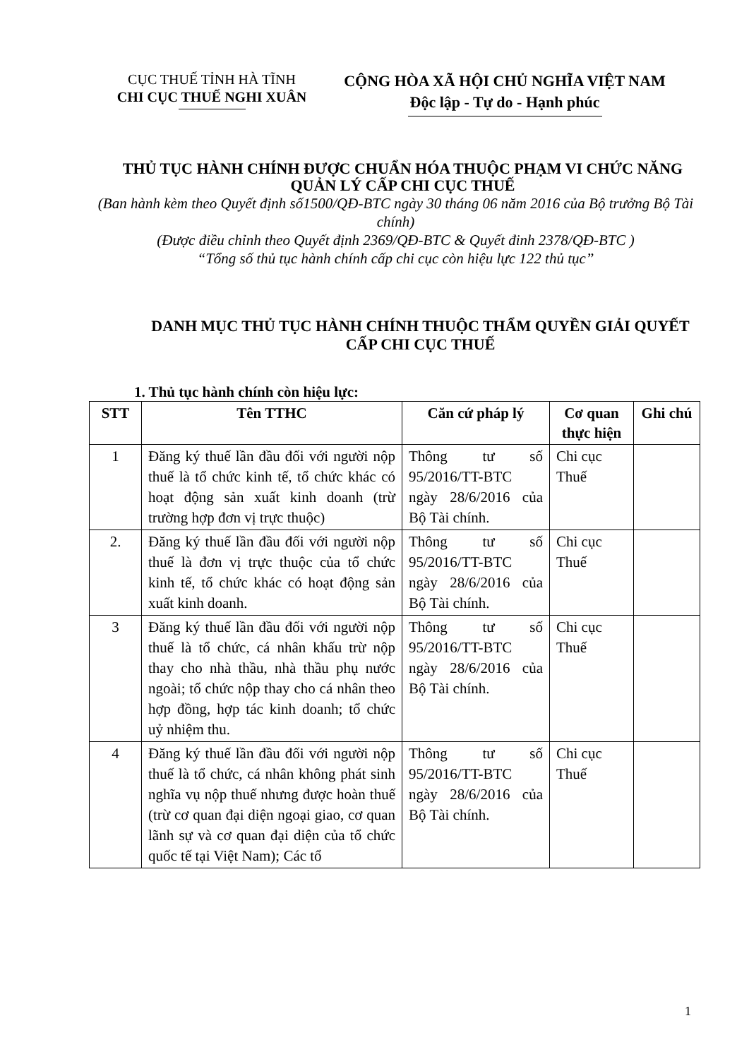CỤC THUẾ TỈNH HÀ TĨNH
CHI CỤC THUẾ NGHI XUÂN
CỘNG HÒA XÃ HỘI CHỦ NGHĨA VIỆT NAM
Độc lập - Tự do - Hạnh phúc
THỦ TỤC HÀNH CHÍNH ĐƯỢC CHUẨN HÓA THUỘC PHẠM VI CHỨC NĂNG QUẢN LÝ CẤP CHI CỤC THUẾ
(Ban hành kèm theo Quyết định số1500/QĐ-BTC ngày 30 tháng 06 năm 2016 của Bộ trưởng Bộ Tài chính)
(Được điều chỉnh theo Quyết định 2369/QĐ-BTC & Quyết đinh 2378/QĐ-BTC )
“Tổng số thủ tục hành chính cấp chi cục còn hiệu lực 122 thủ tục”
DANH MỤC THỦ TỤC HÀNH CHÍNH THUỘC THẨM QUYỀN GIẢI QUYẾT CẤP CHI CỤC THUẾ
1. Thủ tục hành chính còn hiệu lực:
| STT | Tên TTHC | Căn cứ pháp lý | Cơ quan thực hiện | Ghi chú |
| --- | --- | --- | --- | --- |
| 1 | Đăng ký thuế lần đầu đối với người nộp thuế là tổ chức kinh tế, tổ chức khác có hoạt động sản xuất kinh doanh (trừ trường hợp đơn vị trực thuộc) | Thông tư số 95/2016/TT-BTC ngày 28/6/2016 của Bộ Tài chính. | Chi cục Thuế | |
| 2. | Đăng ký thuế lần đầu đối với người nộp thuế là đơn vị trực thuộc của tổ chức kinh tế, tổ chức khác có hoạt động sản xuất kinh doanh. | Thông tư số 95/2016/TT-BTC ngày 28/6/2016 của Bộ Tài chính. | Chi cục Thuế | |
| 3 | Đăng ký thuế lần đầu đối với người nộp thuế là tổ chức, cá nhân khấu trừ nộp thay cho nhà thầu, nhà thầu phụ nước ngoài; tổ chức nộp thay cho cá nhân theo hợp đồng, hợp tác kinh doanh; tổ chức uỷ nhiệm thu. | Thông tư số 95/2016/TT-BTC ngày 28/6/2016 của Bộ Tài chính. | Chi cục Thuế | |
| 4 | Đăng ký thuế lần đầu đối với người nộp thuế là tổ chức, cá nhân không phát sinh nghĩa vụ nộp thuế nhưng được hoàn thuế (trừ cơ quan đại diện ngoại giao, cơ quan lãnh sự và cơ quan đại diện của tổ chức quốc tế tại Việt Nam); Các tổ | Thông tư số 95/2016/TT-BTC ngày 28/6/2016 của Bộ Tài chính. | Chi cục Thuế | |
1